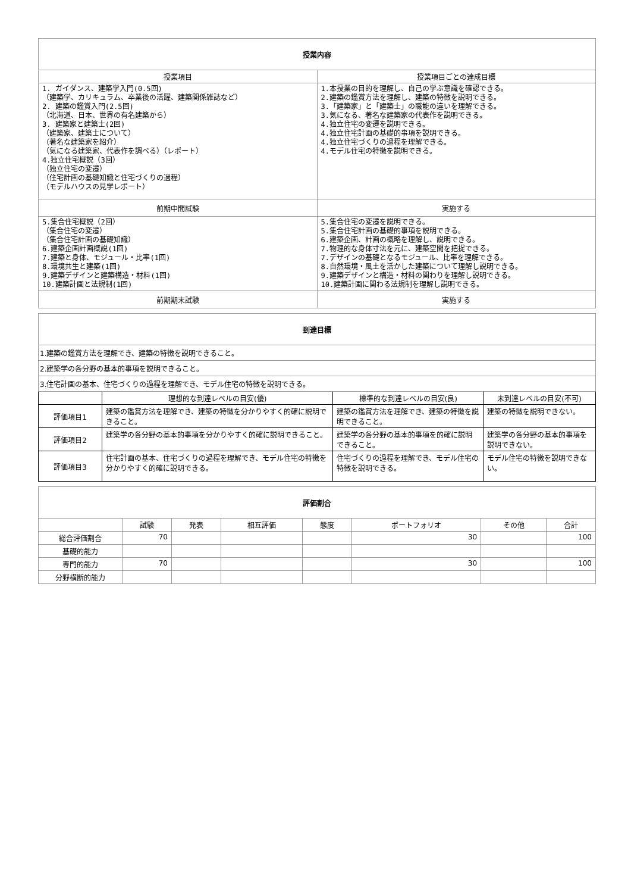| 授業内容 | |
| --- | --- |
| 授業項目 | 授業項目ごとの達成目標 |
| 1. ガイダンス、建築学入門(0.5回) （建築学、カリキュラム、卒業後の活躍、建築関係雑誌など） 2. 建築の鑑賞入門(2.5回) （北海道、日本、世界の有名建築から） 3. 建築家と建築士(2回) （建築家、建築士について） （著名な建築家を紹介） （気になる建築家、代表作を調べる）（レポート） 4.独立住宅概説（3回） （独立住宅の変遷） （住宅計画の基礎知識と住宅づくりの過程） （モデルハウスの見学レポート） | 1.本授業の目的を理解し、自己の学ぶ意識を確認できる。 2.建築の鑑賞方法を理解し、建築の特徴を説明できる。 3.「建築家」と「建築士」の職能の違いを理解できる。 3.気になる、著名な建築家の代表作を説明できる。 4.独立住宅の変遷を説明できる。 4.独立住宅計画の基礎的事項を説明できる。 4.独立住宅づくりの過程を理解できる。 4.モデル住宅の特徴を説明できる。 |
| 前期中間試験 | 実施する |
| 5.集合住宅概説（2回） （集合住宅の変遷） （集合住宅計画の基礎知識） 6.建築企画計画概説(1回) 7.建築と身体、モジュール・比率(1回) 8.環境共生と建築(1回) 9.建築デザインと建築構造・材料(1回) 10.建築計画と法規制(1回) | 5.集合住宅の変遷を説明できる。 5.集合住宅計画の基礎的事項を説明できる。 6.建築企画、計画の概略を理解し、説明できる。 7.物理的な身体寸法を元に、建築空間を把捉できる。 7.デザインの基礎となるモジュール、比率を理解できる。 8.自然環境・風土を活かした建築について理解し説明できる。 9.建築デザインと構造・材料の関わりを理解し説明できる。 10.建築計画に関わる法規制を理解し説明できる。 |
| 前期期末試験 | 実施する |
| 到達目標 | | | |
| --- | --- | --- | --- |
| 1.建築の鑑賞方法を理解でき、建築の特徴を説明できること。 | | | |
| 2.建築学の各分野の基本的事項を説明できること。 | | | |
| 3.住宅計画の基本、住宅づくりの過程を理解でき、モデル住宅の特徴を説明できる。 | | | |
| | 理想的な到達レベルの目安(優) | 標準的な到達レベルの目安(良) | 未到達レベルの目安(不可) |
| 評価項目1 | 建築の鑑賞方法を理解でき、建築の特徴を分かりやすく的確に説明できること。 | 建築の鑑賞方法を理解でき、建築の特徴を説明できること。 | 建築の特徴を説明できない。 |
| 評価項目2 | 建築学の各分野の基本的事項を分かりやすく的確に説明できること。 | 建築学の各分野の基本的事項を的確に説明できること。 | 建築学の各分野の基本的事項を説明できない。 |
| 評価項目3 | 住宅計画の基本、住宅づくりの過程を理解でき、モデル住宅の特徴を分かりやすく的確に説明できる。 | 住宅づくりの過程を理解でき、モデル住宅の特徴を説明できる。 | モデル住宅の特徴を説明できない。 |
| 評価割合 | | | | | | | |
| --- | --- | --- | --- | --- | --- | --- | --- |
| | 試験 | 発表 | 相互評価 | 態度 | ポートフォリオ | その他 | 合計 |
| 総合評価割合 | 70 | | | | 30 | | 100 |
| 基礎的能力 | | | | | | | |
| 専門的能力 | 70 | | | | 30 | | 100 |
| 分野横断的能力 | | | | | | | |